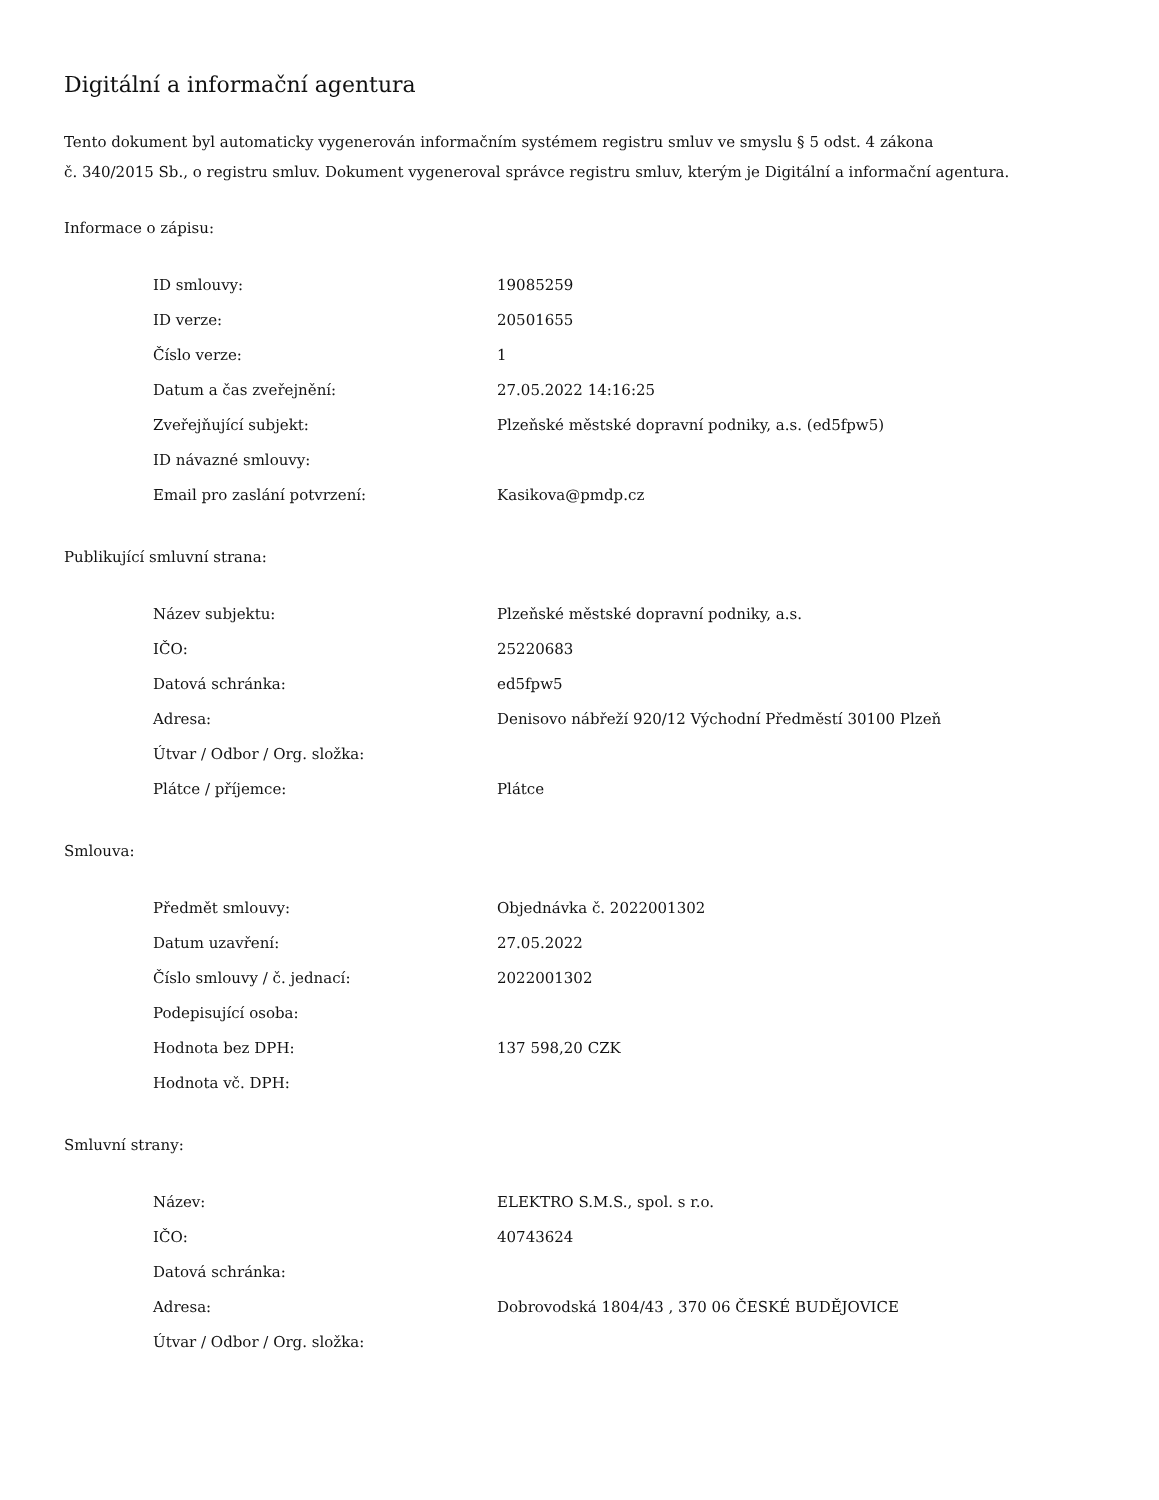Digitální a informační agentura
Tento dokument byl automaticky vygenerován informačním systémem registru smluv ve smyslu § 5 odst. 4 zákona
č. 340/2015 Sb., o registru smluv. Dokument vygeneroval správce registru smluv, kterým je Digitální a informační agentura.
Informace o zápisu:
| ID smlouvy: | 19085259 |
| ID verze: | 20501655 |
| Číslo verze: | 1 |
| Datum a čas zveřejnění: | 27.05.2022 14:16:25 |
| Zveřejňující subjekt: | Plzeňské městské dopravní podniky, a.s. (ed5fpw5) |
| ID návazné smlouvy: | |
| Email pro zaslání potvrzení: | Kasikova@pmdp.cz |
Publikující smluvní strana:
| Název subjektu: | Plzeňské městské dopravní podniky, a.s. |
| IČO: | 25220683 |
| Datová schránka: | ed5fpw5 |
| Adresa: | Denisovo nábřeží 920/12 Východní Předměstí 30100 Plzeň |
| Útvar / Odbor / Org. složka: | |
| Plátce / příjemce: | Plátce |
Smlouva:
| Předmět smlouvy: | Objednávka č. 2022001302 |
| Datum uzavření: | 27.05.2022 |
| Číslo smlouvy / č. jednací: | 2022001302 |
| Podepisující osoba: | |
| Hodnota bez DPH: | 137 598,20 CZK |
| Hodnota vč. DPH: | |
Smluvní strany:
| Název: | ELEKTRO S.M.S., spol. s r.o. |
| IČO: | 40743624 |
| Datová schránka: | |
| Adresa: | Dobrovodská 1804/43 , 370 06 ČESKÉ BUDĚJOVICE |
| Útvar / Odbor / Org. složka: | |